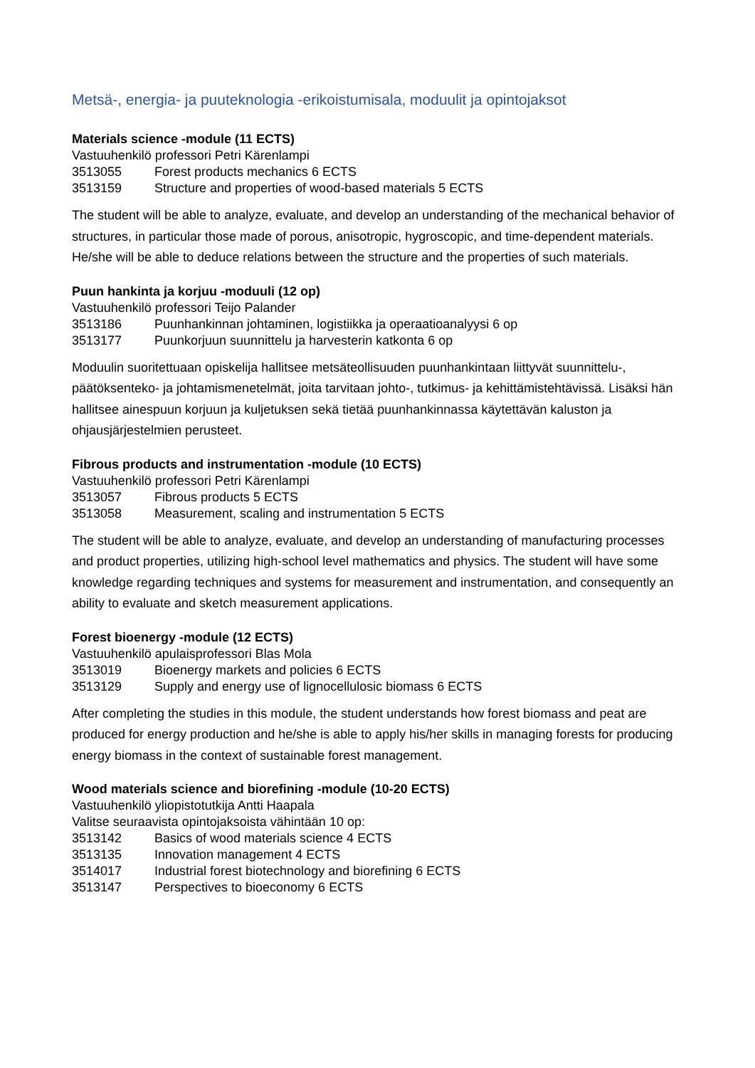Metsä-, energia- ja puuteknologia -erikoistumisala, moduulit ja opintojaksot
Materials science -module (11 ECTS)
Vastuuhenkilö professori Petri Kärenlampi
3513055 Forest products mechanics 6 ECTS
3513159 Structure and properties of wood-based materials 5 ECTS
The student will be able to analyze, evaluate, and develop an understanding of the mechanical behavior of structures, in particular those made of porous, anisotropic, hygroscopic, and time-dependent materials. He/she will be able to deduce relations between the structure and the properties of such materials.
Puun hankinta ja korjuu -moduuli (12 op)
Vastuuhenkilö professori Teijo Palander
3513186 Puunhankinnan johtaminen, logistiikka ja operaatioanalyysi 6 op
3513177 Puunkorjuun suunnittelu ja harvesterin katkonta 6 op
Moduulin suoritettuaan opiskelija hallitsee metsäteollisuuden puunhankintaan liittyvät suunnittelu-, päätöksenteko- ja johtamismenetelmät, joita tarvitaan johto-, tutkimus- ja kehittämistehtävissä. Lisäksi hän hallitsee ainespuun korjuun ja kuljetuksen sekä tietää puunhankinnassa käytettävän kaluston ja ohjausjärjestelmien perusteet.
Fibrous products and instrumentation -module (10 ECTS)
Vastuuhenkilö professori Petri Kärenlampi
3513057 Fibrous products 5 ECTS
3513058 Measurement, scaling and instrumentation 5 ECTS
The student will be able to analyze, evaluate, and develop an understanding of manufacturing processes and product properties, utilizing high-school level mathematics and physics. The student will have some knowledge regarding techniques and systems for measurement and instrumentation, and consequently an ability to evaluate and sketch measurement applications.
Forest bioenergy -module (12 ECTS)
Vastuuhenkilö apulaisprofessori Blas Mola
3513019 Bioenergy markets and policies 6 ECTS
3513129 Supply and energy use of lignocellulosic biomass 6 ECTS
After completing the studies in this module, the student understands how forest biomass and peat are produced for energy production and he/she is able to apply his/her skills in managing forests for producing energy biomass in the context of sustainable forest management.
Wood materials science and biorefining -module (10-20 ECTS)
Vastuuhenkilö yliopistotutkija Antti Haapala
Valitse seuraavista opintojaksoista vähintään 10 op:
3513142 Basics of wood materials science 4 ECTS
3513135 Innovation management 4 ECTS
3514017 Industrial forest biotechnology and biorefining 6 ECTS
3513147 Perspectives to bioeconomy 6 ECTS